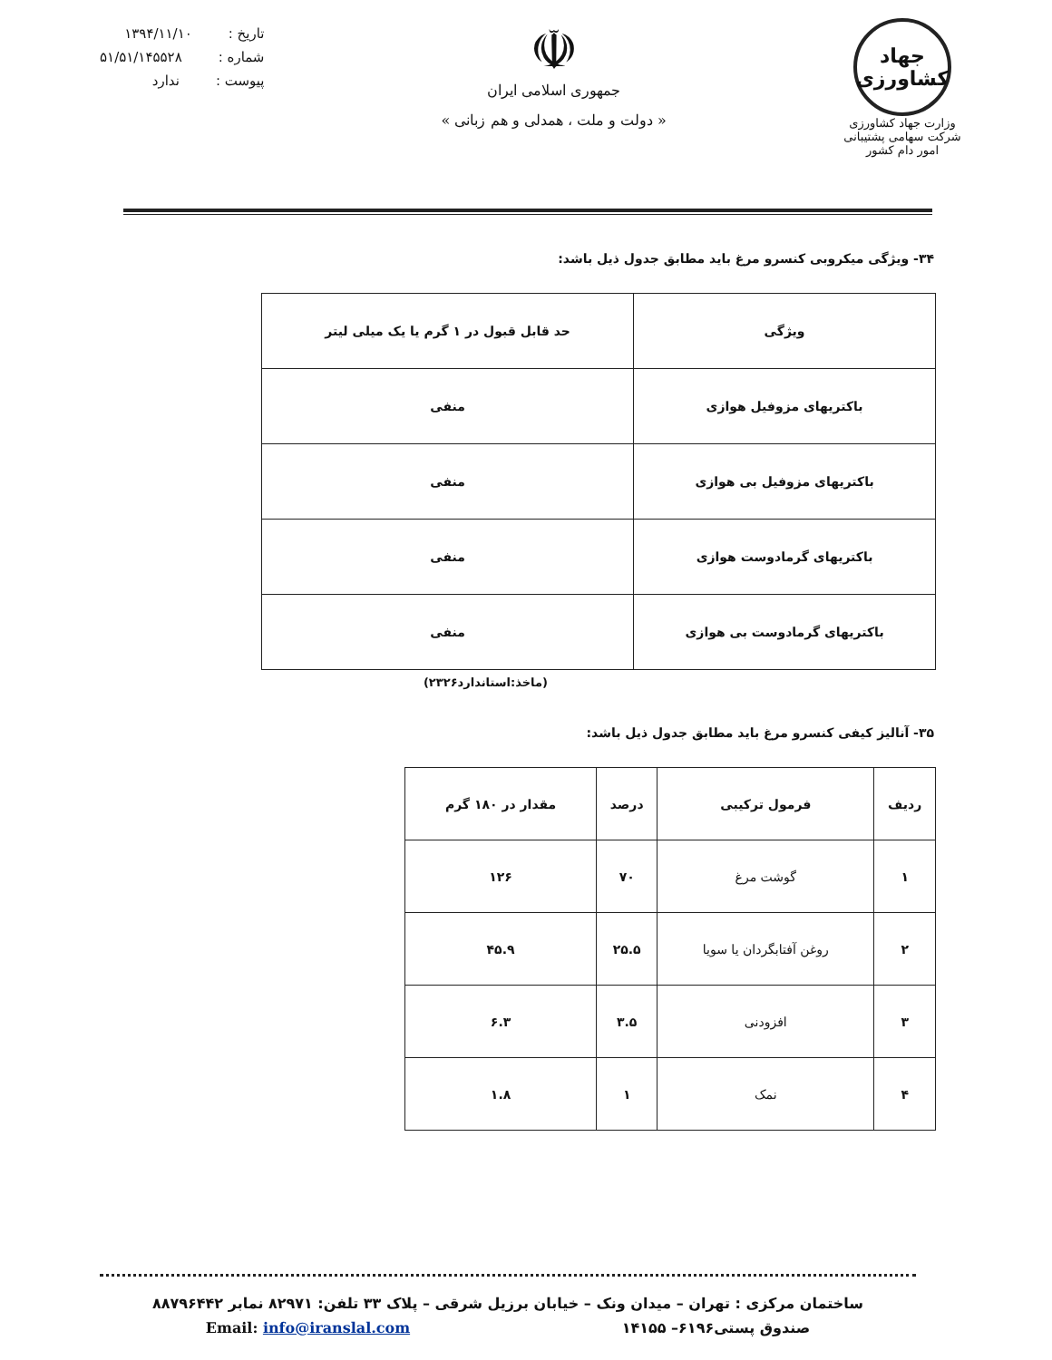جهاد
کشاورزی
وزارت جهاد کشاورزی
شرکت سهامی پشتیبانی امور دام کشور
☫
جمهوری اسلامی ایران
« دولت و ملت ، همدلی و هم زبانی »
تاریخ : ۱۳۹۴/۱۱/۱۰
شماره : ۵۱/۵۱/۱۴۵۵۲۸
پیوست : ندارد
۳۴- ویژگی میکروبی کنسرو مرغ باید مطابق جدول ذیل باشد:
| ویژگی | حد قابل قبول در ۱ گرم یا یک میلی لیتر |
| --- | --- |
| باکتریهای مزوفیل هوازی | منفی |
| باکتریهای مزوفیل بی هوازی | منفی |
| باکتریهای گرمادوست هوازی | منفی |
| باکتریهای گرمادوست بی هوازی | منفی |
(ماخذ:استاندارد۲۳۲۶)
۳۵- آنالیز کیفی کنسرو مرغ باید مطابق جدول ذیل باشد:
| ردیف | فرمول ترکیبی | درصد | مقدار در ۱۸۰ گرم |
| --- | --- | --- | --- |
| ۱ | گوشت مرغ | ۷۰ | ۱۲۶ |
| ۲ | روغن آفتابگردان یا سویا | ۲۵.۵ | ۴۵.۹ |
| ۳ | افزودنی | ۳.۵ | ۶.۳ |
| ۴ | نمک | ۱ | ۱.۸ |
ساختمان مرکزی : تهران – میدان ونک – خیابان برزیل شرقی – پلاک ۳۳ تلفن: ۸۲۹۷۱ نمابر ۸۸۷۹۶۴۴۲
صندوق پستی۶۱۹۶– ۱۴۱۵۵ Email: info@iranslal.com